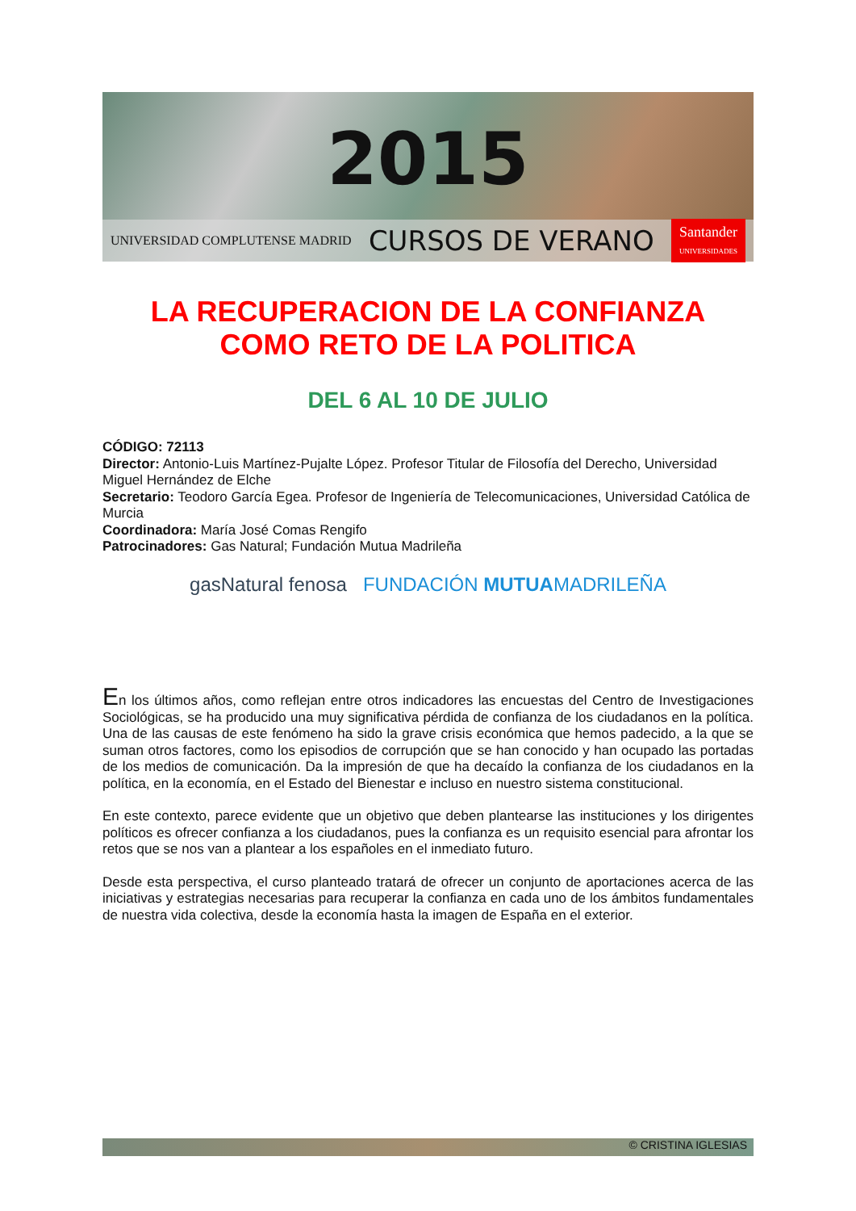2015
UNIVERSIDAD COMPLUTENSE MADRID CURSOS DE VERANO Santander
UNIVERSIDADES
LA RECUPERACION DE LA CONFIANZA COMO RETO DE LA POLITICA
DEL 6 AL 10 DE JULIO
CÓDIGO: 72113
Director: Antonio-Luis Martínez-Pujalte López. Profesor Titular de Filosofía del Derecho, Universidad Miguel Hernández de Elche
Secretario: Teodoro García Egea. Profesor de Ingeniería de Telecomunicaciones, Universidad Católica de Murcia
Coordinadora: María José Comas Rengifo
Patrocinadores: Gas Natural; Fundación Mutua Madrileña
gasNatural fenosa FUNDACIÓN MUTUAMADRILEÑA
En los últimos años, como reflejan entre otros indicadores las encuestas del Centro de Investigaciones Sociológicas, se ha producido una muy significativa pérdida de confianza de los ciudadanos en la política. Una de las causas de este fenómeno ha sido la grave crisis económica que hemos padecido, a la que se suman otros factores, como los episodios de corrupción que se han conocido y han ocupado las portadas de los medios de comunicación. Da la impresión de que ha decaído la confianza de los ciudadanos en la política, en la economía, en el Estado del Bienestar e incluso en nuestro sistema constitucional.
En este contexto, parece evidente que un objetivo que deben plantearse las instituciones y los dirigentes políticos es ofrecer confianza a los ciudadanos, pues la confianza es un requisito esencial para afrontar los retos que se nos van a plantear a los españoles en el inmediato futuro.
Desde esta perspectiva, el curso planteado tratará de ofrecer un conjunto de aportaciones acerca de las iniciativas y estrategias necesarias para recuperar la confianza en cada uno de los ámbitos fundamentales de nuestra vida colectiva, desde la economía hasta la imagen de España en el exterior.
© CRISTINA IGLESIAS